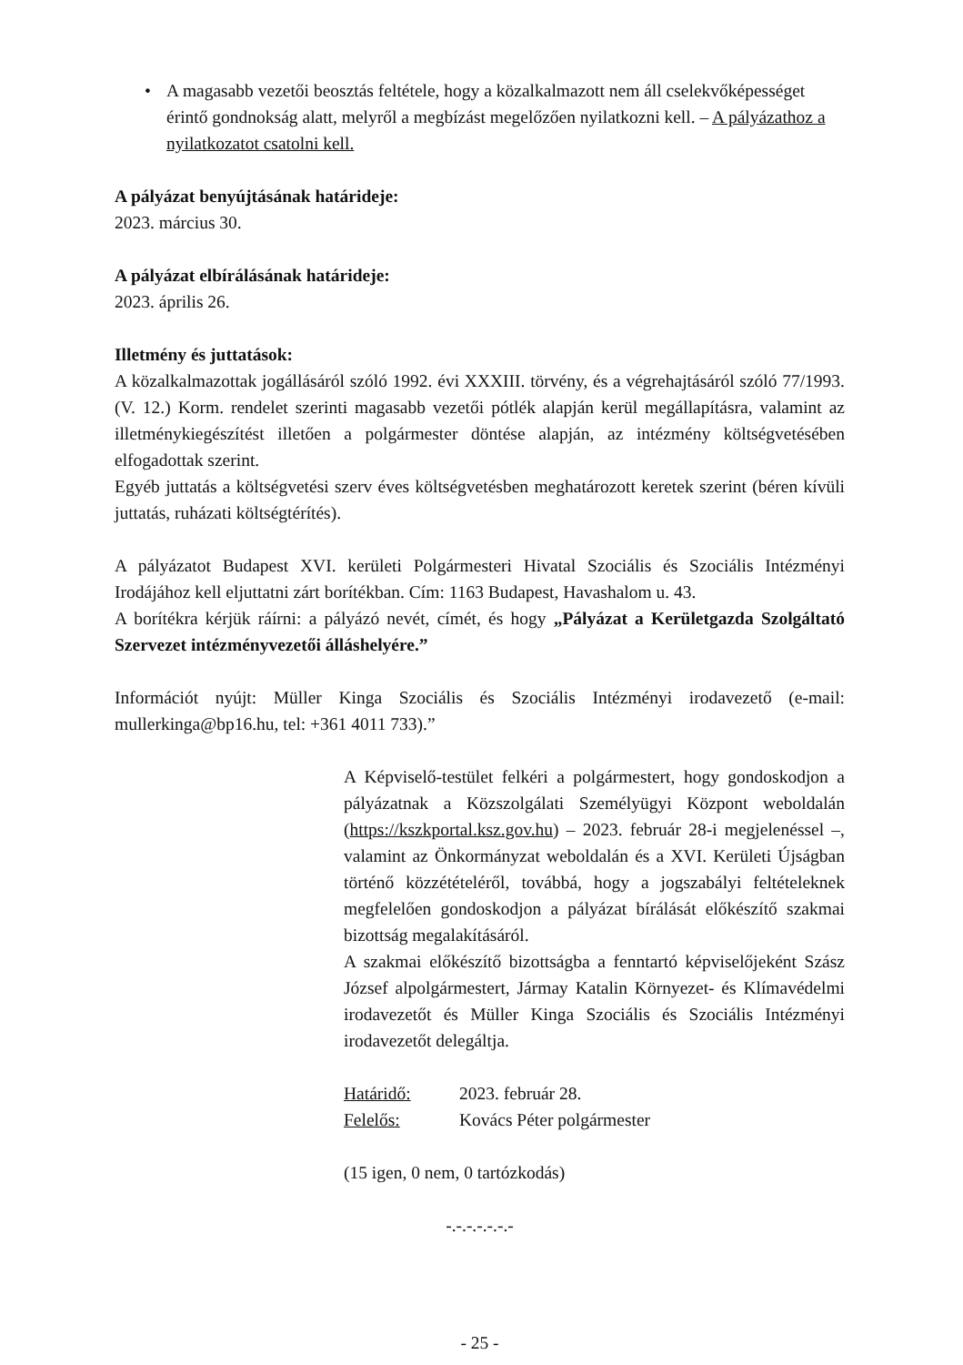• A magasabb vezetői beosztás feltétele, hogy a közalkalmazott nem áll cselekvőképességet érintő gondnokság alatt, melyről a megbízást megelőzően nyilatkozni kell. – A pályázathoz a nyilatkozatot csatolni kell.
A pályázat benyújtásának határideje:
2023. március 30.
A pályázat elbírálásának határideje:
2023. április 26.
Illetmény és juttatások:
A közalkalmazottak jogállásáról szóló 1992. évi XXXIII. törvény, és a végrehajtásáról szóló 77/1993. (V. 12.) Korm. rendelet szerinti magasabb vezetői pótlék alapján kerül megállapításra, valamint az illetménykiegészítést illetően a polgármester döntése alapján, az intézmény költségvetésében elfogadottak szerint.
Egyéb juttatás a költségvetési szerv éves költségvetésben meghatározott keretek szerint (béren kívüli juttatás, ruházati költségtérítés).
A pályázatot Budapest XVI. kerületi Polgármesteri Hivatal Szociális és Szociális Intézményi Irodájához kell eljuttatni zárt borítékban. Cím: 1163 Budapest, Havashalom u. 43.
A borítékra kérjük ráírni: a pályázó nevét, címét, és hogy „Pályázat a Kerületgazda Szolgáltató Szervezet intézményvezetői álláshelyére.”
Információt nyújt: Müller Kinga Szociális és Szociális Intézményi irodavezető (e-mail: mullerkinga@bp16.hu, tel: +361 4011 733).”
A Képviselő-testület felkéri a polgármestert, hogy gondoskodjon a pályázatnak a Közszolgálati Személyügyi Központ weboldalán (https://kszkportal.ksz.gov.hu) – 2023. február 28-i megjelenéssel –, valamint az Önkormányzat weboldalán és a XVI. Kerületi Újságban történő közzétételéről, továbbá, hogy a jogszabályi feltételeknek megfelelően gondoskodjon a pályázat bírálását előkészítő szakmai bizottság megalakításáról.
A szakmai előkészítő bizottságba a fenntartó képviselőjeként Szász József alpolgármestert, Jármay Katalin Környezet- és Klímavédelmi irodavezetőt és Müller Kinga Szociális és Szociális Intézményi irodavezetőt delegáltja.
Határidő: 2023. február 28.
Felelős: Kovács Péter polgármester
(15 igen, 0 nem, 0 tartózkodás)
-.-.-.-.-.-.-
- 25 -